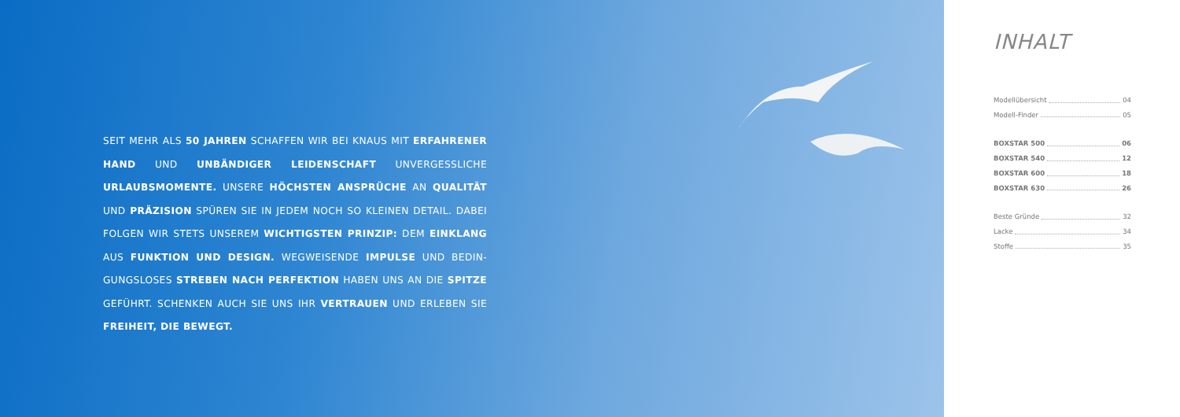SEIT MEHR ALS 50 JAHREN SCHAFFEN WIR BEI KNAUS MIT ERFAHRENER HAND UND UNBÄNDIGER LEIDENSCHAFT UNVERGESSLICHE URLAUBSMOMENTE. UNSERE HÖCHSTEN ANSPRÜCHE AN QUALITÄT UND PRÄZISION SPÜREN SIE IN JEDEM NOCH SO KLEINEN DETAIL. DABEI FOLGEN WIR STETS UNSEREM WICHTIGSTEN PRINZIP: DEM EINKLANG AUS FUNKTION UND DESIGN. WEGWEISENDE IMPULSE UND BEDIN-GUNGSLOSES STREBEN NACH PERFEKTION HABEN UNS AN DIE SPITZE GEFÜHRT. SCHENKEN AUCH SIE UNS IHR VERTRAUEN UND ERLEBEN SIE FREIHEIT, DIE BEWEGT.
INHALT
Modellübersicht 04
Modell-Finder 05
BOXSTAR 500 06
BOXSTAR 540 12
BOXSTAR 600 18
BOXSTAR 630 26
Beste Gründe 32
Lacke 34
Stoffe 35